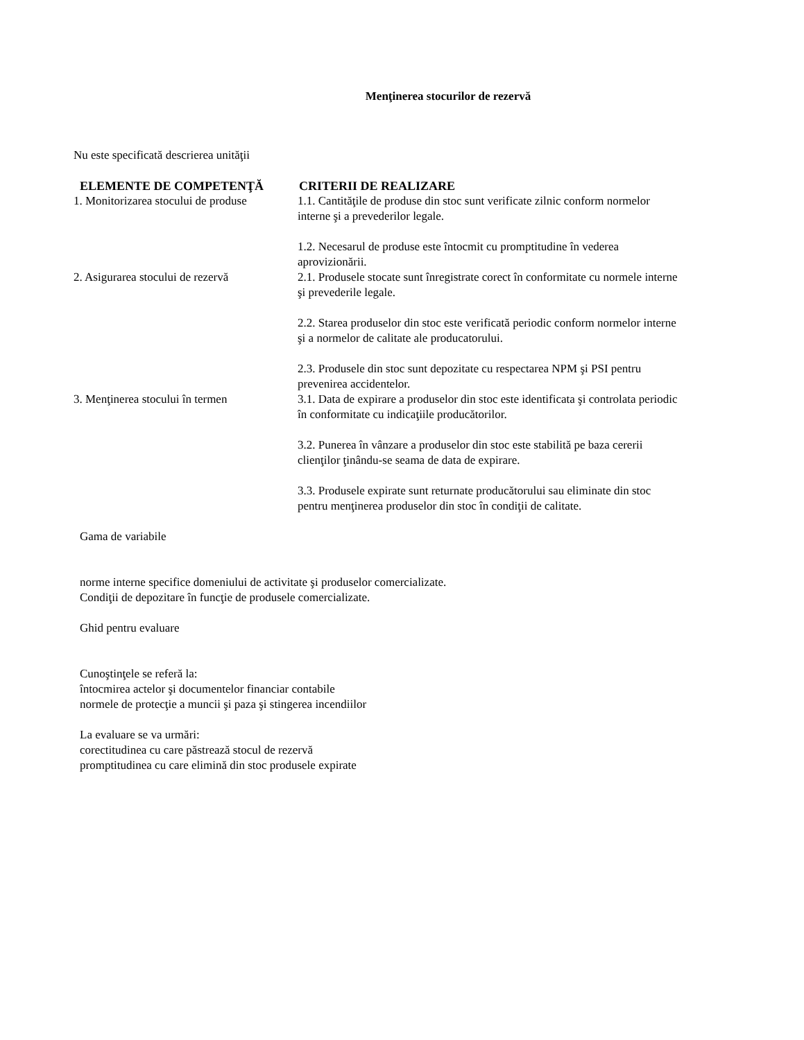Menţinerea stocurilor de rezervă
Nu este specificată descrierea unităţii
| ELEMENTE DE COMPETENŢĂ | CRITERII DE REALIZARE |
| --- | --- |
| 1. Monitorizarea stocului de produse | 1.1. Cantităţile de produse din stoc sunt verificate zilnic conform normelor interne şi a prevederilor legale. 1.2. Necesarul de produse este întocmit cu promptitudine în vederea aprovizionării. |
| 2. Asigurarea stocului de rezervă | 2.1. Produsele stocate sunt înregistrate corect în conformitate cu normele interne şi prevederile legale. 2.2. Starea produselor din stoc este verificată periodic conform normelor interne şi a normelor de calitate ale producatorului. 2.3. Produsele din stoc sunt depozitate cu respectarea NPM şi PSI pentru prevenirea accidentelor. |
| 3. Menţinerea stocului în termen | 3.1. Data de expirare a produselor din stoc este identificata şi controlata periodic în conformitate cu indicaţiile producătorilor. 3.2. Punerea în vânzare a produselor din stoc este stabilită pe baza cererii clienţilor ţinându-se seama de data de expirare. 3.3. Produsele expirate sunt returnate producătorului sau eliminate din stoc pentru menţinerea produselor din stoc în condiţii de calitate. |
Gama de variabile
norme interne specifice domeniului de activitate şi produselor comercializate.
Condiţii de depozitare în funcţie de produsele comercializate.
Ghid pentru evaluare
Cunoştinţele se referă la:
întocmirea actelor şi documentelor financiar contabile
normele de protecţie a muncii şi paza şi stingerea incendiilor
La evaluare se va urmări:
corectitudinea cu care păstrează stocul de rezervă
promptitudinea cu care elimină din stoc produsele expirate